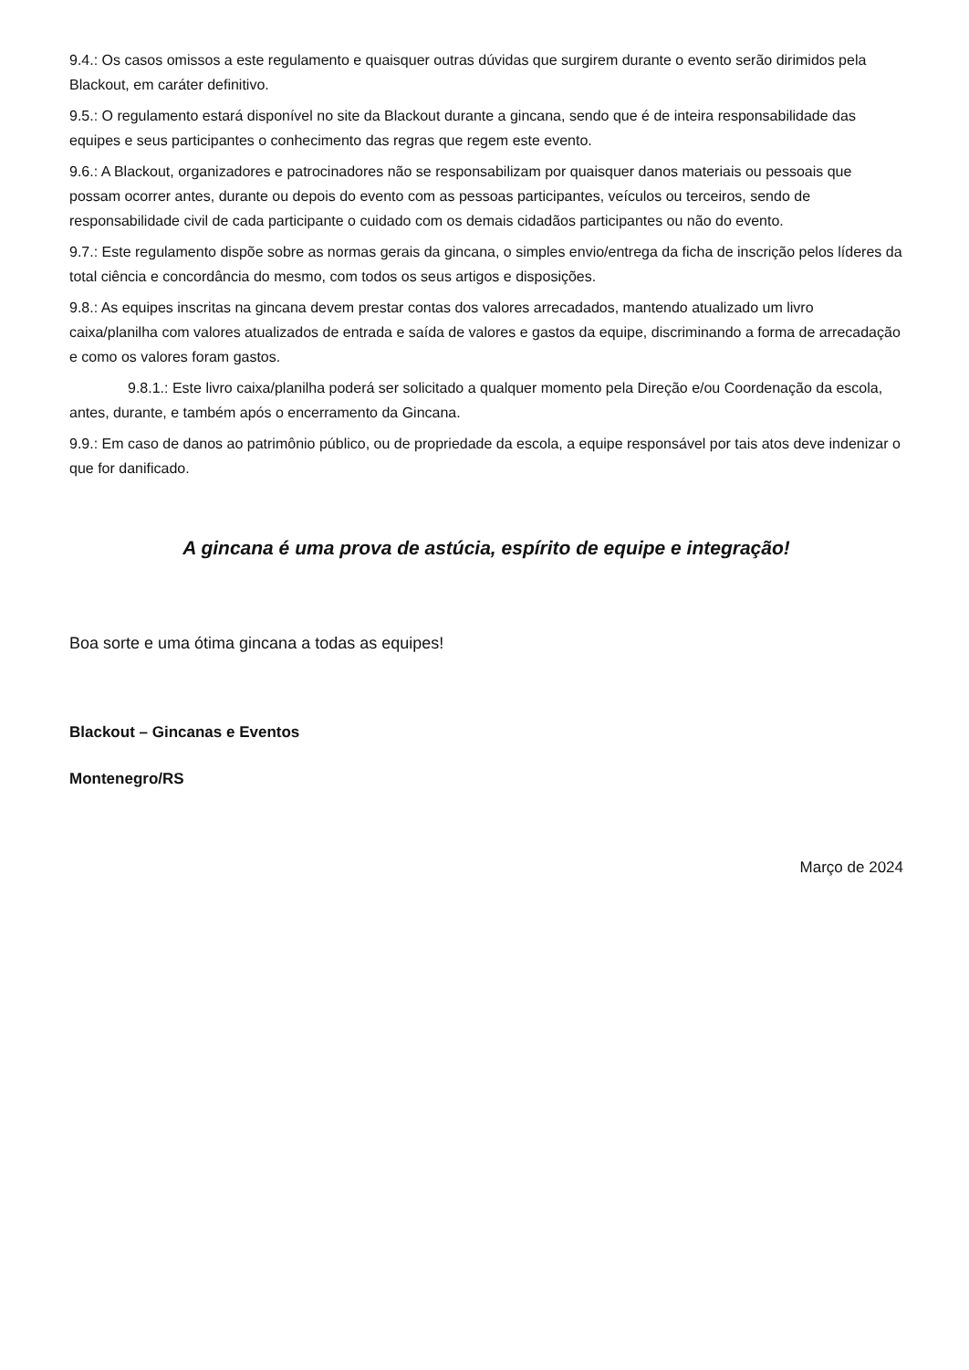9.4.: Os casos omissos a este regulamento e quaisquer outras dúvidas que surgirem durante o evento serão dirimidos pela Blackout, em caráter definitivo.
9.5.: O regulamento estará disponível no site da Blackout durante a gincana, sendo que é de inteira responsabilidade das equipes e seus participantes o conhecimento das regras que regem este evento.
9.6.: A Blackout, organizadores e patrocinadores não se responsabilizam por quaisquer danos materiais ou pessoais que possam ocorrer antes, durante ou depois do evento com as pessoas participantes, veículos ou terceiros, sendo de responsabilidade civil de cada participante o cuidado com os demais cidadãos participantes ou não do evento.
9.7.: Este regulamento dispõe sobre as normas gerais da gincana, o simples envio/entrega da ficha de inscrição pelos líderes da total ciência e concordância do mesmo, com todos os seus artigos e disposições.
9.8.: As equipes inscritas na gincana devem prestar contas dos valores arrecadados, mantendo atualizado um livro caixa/planilha com valores atualizados de entrada e saída de valores e gastos da equipe, discriminando a forma de arrecadação e como os valores foram gastos.
9.8.1.: Este livro caixa/planilha poderá ser solicitado a qualquer momento pela Direção e/ou Coordenação da escola, antes, durante, e também após o encerramento da Gincana.
9.9.: Em caso de danos ao patrimônio público, ou de propriedade da escola, a equipe responsável por tais atos deve indenizar o que for danificado.
A gincana é uma prova de astúcia, espírito de equipe e integração!
Boa sorte e uma ótima gincana a todas as equipes!
Blackout – Gincanas e Eventos
Montenegro/RS
Março de 2024